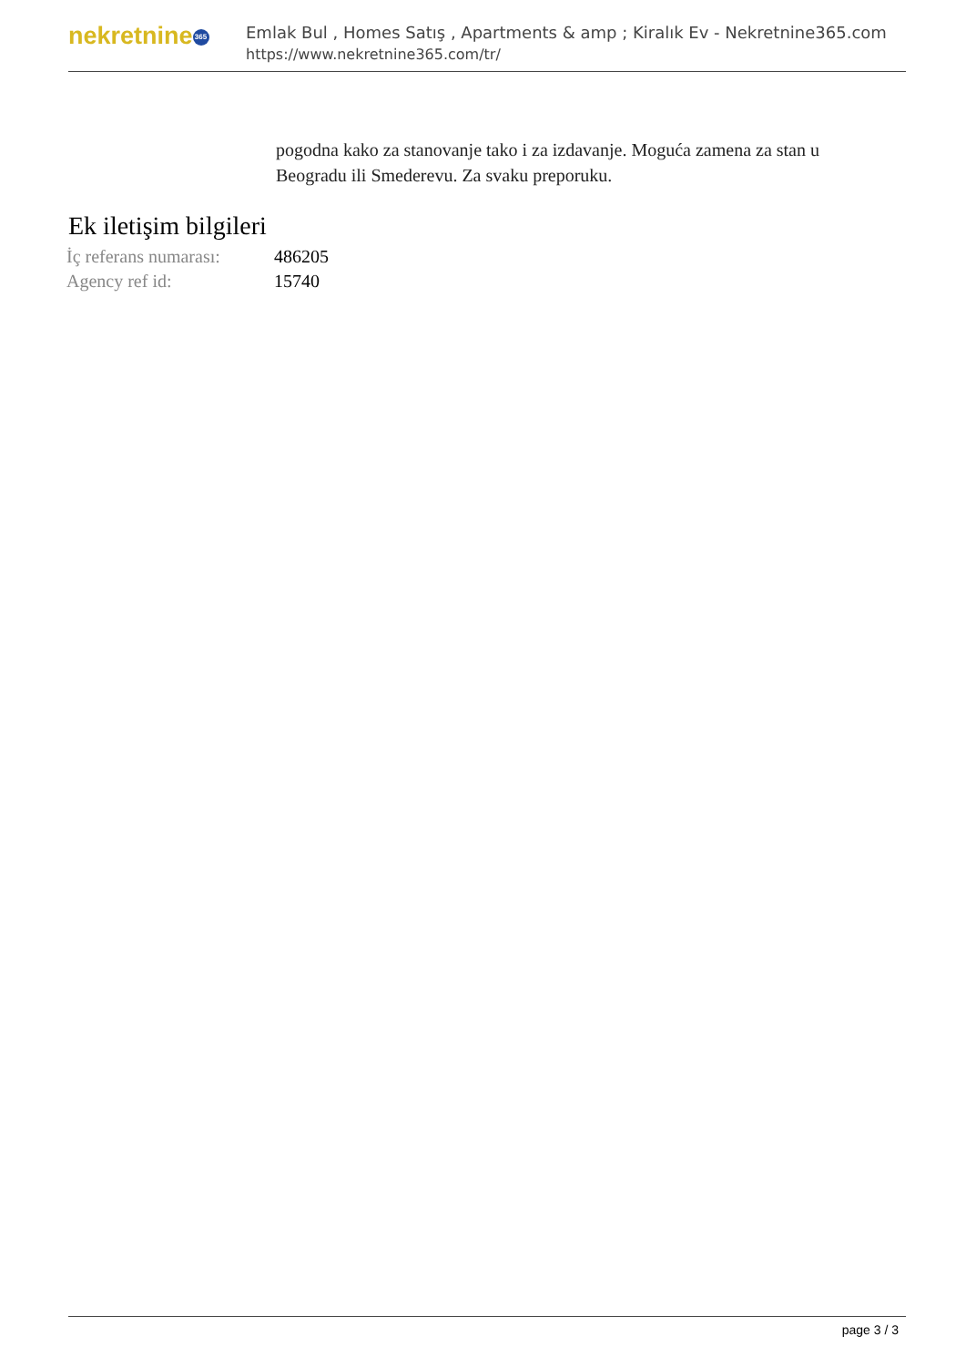nekretnine 365
Emlak Bul , Homes Satış , Apartments & amp ; Kiralık Ev - Nekretnine365.com
https://www.nekretnine365.com/tr/
pogodna kako za stanovanje tako i za izdavanje. Moguća zamena za stan u Beogradu ili Smederevu. Za svaku preporuku.
Ek iletişim bilgileri
| İç referans numarası: | 486205 |
| Agency ref id: | 15740 |
page 3 / 3